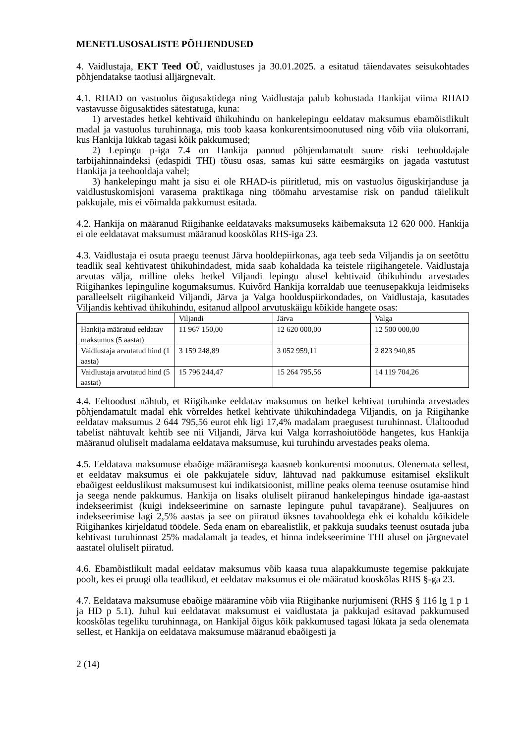MENETLUSOSALISTE PÕHJENDUSED
4. Vaidlustaja, EKT Teed OÜ, vaidlustuses ja 30.01.2025. a esitatud täiendavates seisukohtades põhjendatakse taotlusi alljärgnevalt.
4.1. RHAD on vastuolus õigusaktidega ning Vaidlustaja palub kohustada Hankijat viima RHAD vastavusse õigusaktides sätestatuga, kuna:
1) arvestades hetkel kehtivaid ühikuhindu on hankelepingu eeldatav maksumus ebamõistlikult madal ja vastuolus turuhinnaga, mis toob kaasa konkurentsimoonutused ning võib viia olukorrani, kus Hankija lükkab tagasi kõik pakkumused;
2) Lepingu p-iga 7.4 on Hankija pannud põhjendamatult suure riski teehooldajale tarbijahinnaindeksi (edaspidi THI) tõusu osas, samas kui sätte eesmärgiks on jagada vastutust Hankija ja teehooldaja vahel;
3) hankelepingu maht ja sisu ei ole RHAD-is piiritletud, mis on vastuolus õiguskirjanduse ja vaidlustuskomisjoni varasema praktikaga ning töömahu arvestamise risk on pandud täielikult pakkujale, mis ei võimalda pakkumust esitada.
4.2. Hankija on määranud Riigihanke eeldatavaks maksumuseks käibemaksuta 12 620 000. Hankija ei ole eeldatavat maksumust määranud kooskõlas RHS-iga 23.
4.3. Vaidlustaja ei osuta praegu teenust Järva hooldepiirkonas, aga teeb seda Viljandis ja on seetõttu teadlik seal kehtivatest ühikuhindadest, mida saab kohaldada ka teistele riigihangetele. Vaidlustaja arvutas välja, milline oleks hetkel Viljandi lepingu alusel kehtivaid ühikuhindu arvestades Riigihankes lepinguline kogumaksumus. Kuivõrd Hankija korraldab uue teenusepakkuja leidmiseks paralleelselt riigihankeid Viljandi, Järva ja Valga hoolduspiirkondades, on Vaidlustaja, kasutades Viljandis kehtivad ühikuhindu, esitanud allpool arvutuskäigu kõikide hangete osas:
| | Viljandi | Järva | Valga |
| Hankija määratud eeldatav maksumus (5 aastat) | 11 967 150,00 | 12 620 000,00 | 12 500 000,00 |
| Vaidlustaja arvutatud hind (1 aasta) | 3 159 248,89 | 3 052 959,11 | 2 823 940,85 |
| Vaidlustaja arvutatud hind (5 aastat) | 15 796 244,47 | 15 264 795,56 | 14 119 704,26 |
4.4. Eeltoodust nähtub, et Riigihanke eeldatav maksumus on hetkel kehtivat turuhinda arvestades põhjendamatult madal ehk võrreldes hetkel kehtivate ühikuhindadega Viljandis, on ja Riigihanke eeldatav maksumus 2 644 795,56 eurot ehk ligi 17,4% madalam praegusest turuhinnast. Ülaltoodud tabelist nähtuvalt kehtib see nii Viljandi, Järva kui Valga korrashoiutööde hangetes, kus Hankija määranud oluliselt madalama eeldatava maksumuse, kui turuhindu arvestades peaks olema.
4.5. Eeldatava maksumuse ebaõige määramisega kaasneb konkurentsi moonutus. Olenemata sellest, et eeldatav maksumus ei ole pakkujatele siduv, lähtuvad nad pakkumuse esitamisel ekslikult ebaõigest eelduslikust maksumusest kui indikatsioonist, milline peaks olema teenuse osutamise hind ja seega nende pakkumus. Hankija on lisaks oluliselt piiranud hankelepingus hindade iga-aastast indekseerimist (kuigi indekseerimine on sarnaste lepingute puhul tavapärane). Sealjuures on indekseerimise lagi 2,5% aastas ja see on piiratud üksnes tavahooldega ehk ei kohaldu kõikidele Riigihankes kirjeldatud töödele. Seda enam on ebarealistlik, et pakkuja suudaks teenust osutada juba kehtivast turuhinnast 25% madalamalt ja teades, et hinna indekseerimine THI alusel on järgnevatel aastatel oluliselt piiratud.
4.6. Ebamõistlikult madal eeldatav maksumus võib kaasa tuua alapakkumuste tegemise pakkujate poolt, kes ei pruugi olla teadlikud, et eeldatav maksumus ei ole määratud kooskõlas RHS §-ga 23.
4.7. Eeldatava maksumuse ebaõige määramine võib viia Riigihanke nurjumiseni (RHS § 116 lg 1 p 1 ja HD p 5.1). Juhul kui eeldatavat maksumust ei vaidlustata ja pakkujad esitavad pakkumused kooskõlas tegeliku turuhinnaga, on Hankijal õigus kõik pakkumused tagasi lükata ja seda olenemata sellest, et Hankija on eeldatava maksumuse määranud ebaõigesti ja
2 (14)